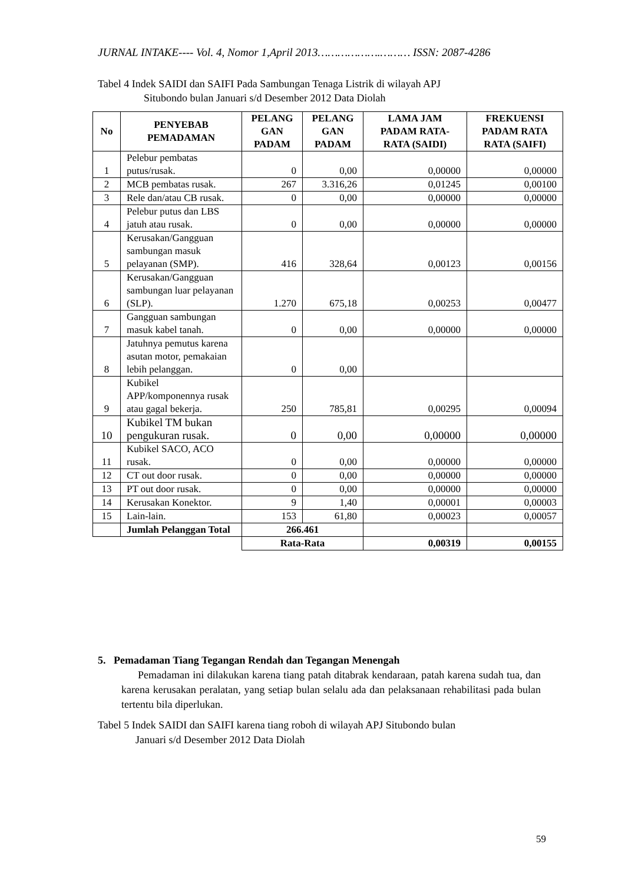JURNAL INTAKE---- Vol. 4, Nomor 1,April 2013……………….……… ISSN: 2087-4286
Tabel 4 Indek SAIDI dan SAIFI Pada Sambungan Tenaga Listrik di wilayah APJ
Situbondo bulan Januari s/d Desember 2012 Data Diolah
| No | PENYEBAB PEMADAMAN | PELANG GAN PADAM | PELANG GAN PADAM | LAMA JAM PADAM RATA-RATA (SAIDI) | FREKUENSI PADAM RATA RATA (SAIFI) |
| --- | --- | --- | --- | --- | --- |
| 1 | Pelebur pembatas putus/rusak. | 0 | 0,00 | 0,00000 | 0,00000 |
| 2 | MCB pembatas rusak. | 267 | 3.316,26 | 0,01245 | 0,00100 |
| 3 | Rele dan/atau CB rusak. | 0 | 0,00 | 0,00000 | 0,00000 |
| 4 | Pelebur putus dan LBS jatuh atau rusak. | 0 | 0,00 | 0,00000 | 0,00000 |
| 5 | Kerusakan/Gangguan sambungan masuk pelayanan (SMP). | 416 | 328,64 | 0,00123 | 0,00156 |
| 6 | Kerusakan/Gangguan sambungan luar pelayanan (SLP). | 1.270 | 675,18 | 0,00253 | 0,00477 |
| 7 | Gangguan sambungan masuk kabel tanah. | 0 | 0,00 | 0,00000 | 0,00000 |
| 8 | Jatuhnya pemutus karena asutan motor, pemakaian lebih pelanggan. | 0 | 0,00 | | |
| 9 | Kubikel APP/komponennya rusak atau gagal bekerja. | 250 | 785,81 | 0,00295 | 0,00094 |
| 10 | Kubikel TM bukan pengukuran rusak. | 0 | 0,00 | 0,00000 | 0,00000 |
| 11 | Kubikel SACO, ACO rusak. | 0 | 0,00 | 0,00000 | 0,00000 |
| 12 | CT out door rusak. | 0 | 0,00 | 0,00000 | 0,00000 |
| 13 | PT out door rusak. | 0 | 0,00 | 0,00000 | 0,00000 |
| 14 | Kerusakan Konektor. | 9 | 1,40 | 0,00001 | 0,00003 |
| 15 | Lain-lain. | 153 | 61,80 | 0,00023 | 0,00057 |
| | Jumlah Pelanggan Total | 266.461 | | | |
| | | Rata-Rata | | 0,00319 | 0,00155 |
5. Pemadaman Tiang Tegangan Rendah dan Tegangan Menengah
Pemadaman ini dilakukan karena tiang patah ditabrak kendaraan, patah karena sudah tua, dan karena kerusakan peralatan, yang setiap bulan selalu ada dan pelaksanaan rehabilitasi pada bulan tertentu bila diperlukan.
Tabel 5 Indek SAIDI dan SAIFI karena tiang roboh di wilayah APJ Situbondo bulan
Januari s/d Desember 2012 Data Diolah
59